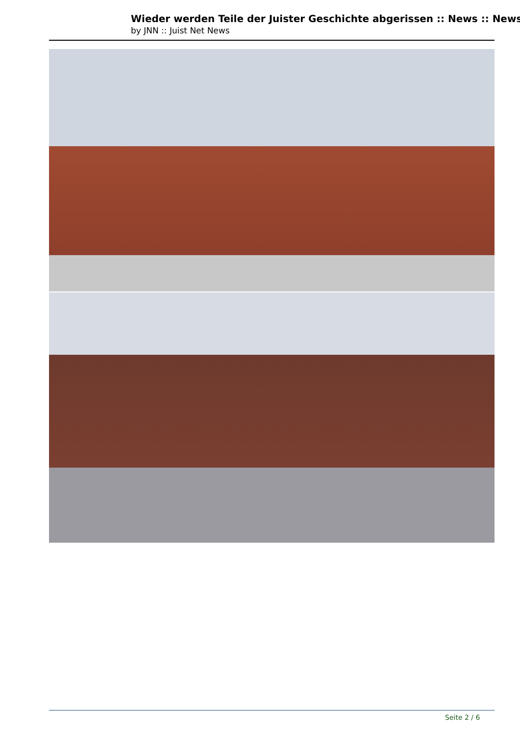Wieder werden Teile der Juister Geschichte abgerissen :: News :: News
by JNN :: Juist Net News
Seite 2 / 6